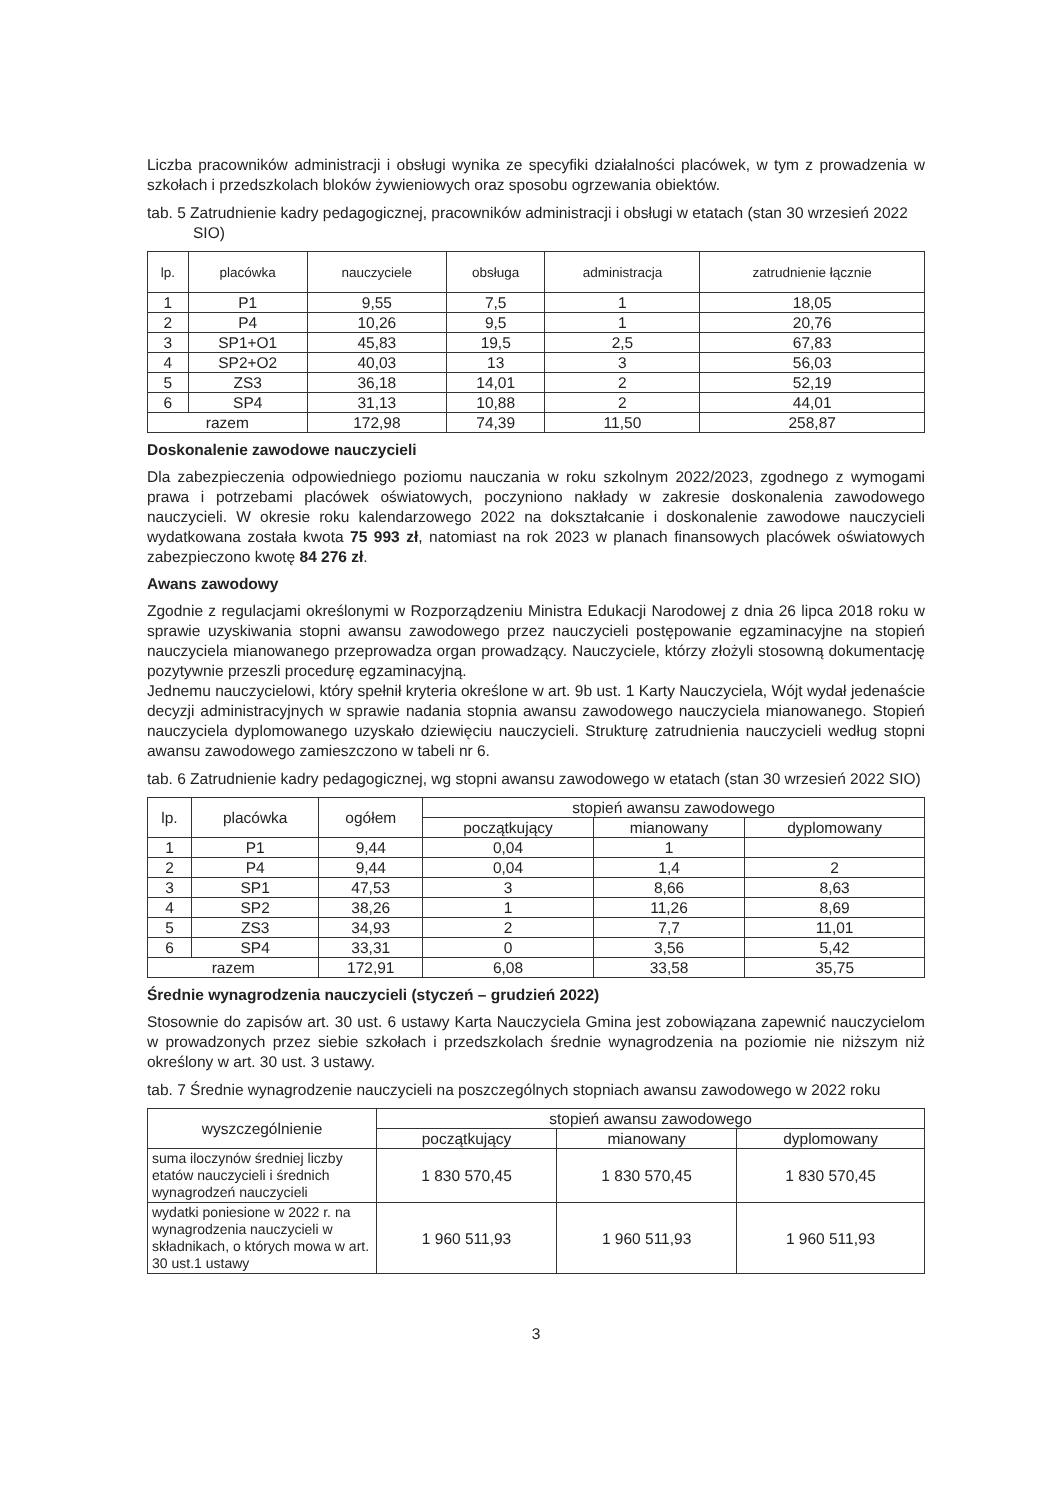Liczba pracowników administracji i obsługi wynika ze specyfiki działalności placówek, w tym z prowadzenia w szkołach i przedszkolach bloków żywieniowych oraz sposobu ogrzewania obiektów.
tab. 5 Zatrudnienie kadry pedagogicznej, pracowników administracji i obsługi w etatach (stan 30 wrzesień 2022 SIO)
| lp. | placówka | nauczyciele | obsługa | administracja | zatrudnienie łącznie |
| --- | --- | --- | --- | --- | --- |
| 1 | P1 | 9,55 | 7,5 | 1 | 18,05 |
| 2 | P4 | 10,26 | 9,5 | 1 | 20,76 |
| 3 | SP1+O1 | 45,83 | 19,5 | 2,5 | 67,83 |
| 4 | SP2+O2 | 40,03 | 13 | 3 | 56,03 |
| 5 | ZS3 | 36,18 | 14,01 | 2 | 52,19 |
| 6 | SP4 | 31,13 | 10,88 | 2 | 44,01 |
| razem | | 172,98 | 74,39 | 11,50 | 258,87 |
Doskonalenie zawodowe nauczycieli
Dla zabezpieczenia odpowiedniego poziomu nauczania w roku szkolnym 2022/2023, zgodnego z wymogami prawa i potrzebami placówek oświatowych, poczyniono nakłady w zakresie doskonalenia zawodowego nauczycieli. W okresie roku kalendarzowego 2022 na dokształcanie i doskonalenie zawodowe nauczycieli wydatkowana została kwota 75 993 zł, natomiast na rok 2023 w planach finansowych placówek oświatowych zabezpieczono kwotę 84 276 zł.
Awans zawodowy
Zgodnie z regulacjami określonymi w Rozporządzeniu Ministra Edukacji Narodowej z dnia 26 lipca 2018 roku w sprawie uzyskiwania stopni awansu zawodowego przez nauczycieli postępowanie egzaminacyjne na stopień nauczyciela mianowanego przeprowadza organ prowadzący. Nauczyciele, którzy złożyli stosowną dokumentację pozytywnie przeszli procedurę egzaminacyjną.
Jednemu nauczycielowi, który spełnił kryteria określone w art. 9b ust. 1 Karty Nauczyciela, Wójt wydał jedenaście decyzji administracyjnych w sprawie nadania stopnia awansu zawodowego nauczyciela mianowanego. Stopień nauczyciela dyplomowanego uzyskało dziewięciu nauczycieli. Strukturę zatrudnienia nauczycieli według stopni awansu zawodowego zamieszczono w tabeli nr 6.
tab. 6 Zatrudnienie kadry pedagogicznej, wg stopni awansu zawodowego w etatach (stan 30 wrzesień 2022 SIO)
| lp. | placówka | ogółem | stopień awansu zawodowego | | |
| --- | --- | --- | --- | --- | --- |
| | | | początkujący | mianowany | dyplomowany |
| 1 | P1 | 9,44 | 0,04 | 1 | |
| 2 | P4 | 9,44 | 0,04 | 1,4 | 2 |
| 3 | SP1 | 47,53 | 3 | 8,66 | 8,63 |
| 4 | SP2 | 38,26 | 1 | 11,26 | 8,69 |
| 5 | ZS3 | 34,93 | 2 | 7,7 | 11,01 |
| 6 | SP4 | 33,31 | 0 | 3,56 | 5,42 |
| razem | | 172,91 | 6,08 | 33,58 | 35,75 |
Średnie wynagrodzenia nauczycieli (styczeń – grudzień 2022)
Stosownie do zapisów art. 30 ust. 6 ustawy Karta Nauczyciela Gmina jest zobowiązana zapewnić nauczycielom w prowadzonych przez siebie szkołach i przedszkolach średnie wynagrodzenia na poziomie nie niższym niż określony w art. 30 ust. 3 ustawy.
tab. 7 Średnie wynagrodzenie nauczycieli na poszczególnych stopniach awansu zawodowego w 2022 roku
| wyszczególnienie | stopień awansu zawodowego | | |
| --- | --- | --- | --- |
| | początkujący | mianowany | dyplomowany |
| suma iloczynów średniej liczby etatów nauczycieli i średnich wynagrodzeń nauczycieli | 1 830 570,45 | 1 830 570,45 | 1 830 570,45 |
| wydatki poniesione w 2022 r. na wynagrodzenia nauczycieli w składnikach, o których mowa w art. 30 ust.1 ustawy | 1 960 511,93 | 1 960 511,93 | 1 960 511,93 |
3